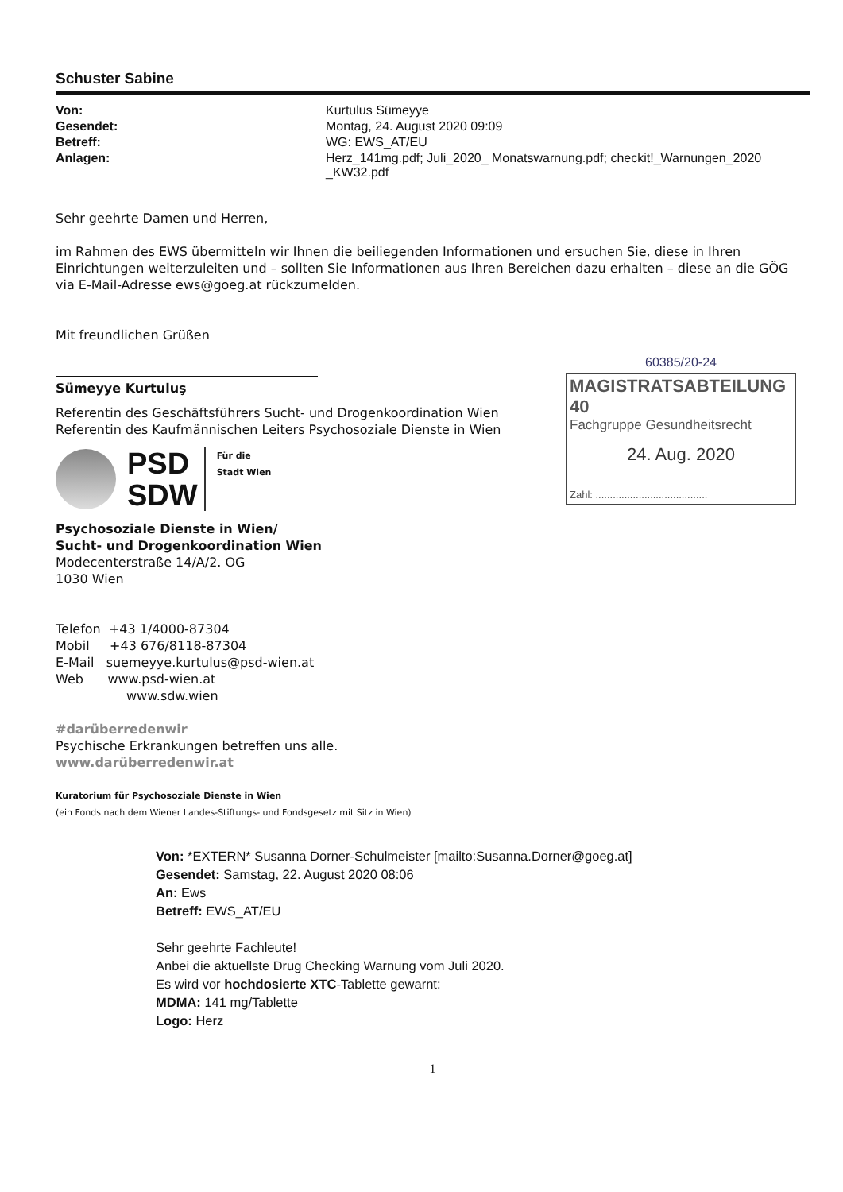Schuster Sabine
Von: Kurtulus Sümeyye Gesendet: Montag, 24. August 2020 09:09 Betreff: WG: EWS_AT/EU Anlagen: Herz_141mg.pdf; Juli_2020_ Monatswarnung.pdf; checkit!_Warnungen_2020 _KW32.pdf
Sehr geehrte Damen und Herren,
im Rahmen des EWS übermitteln wir Ihnen die beiliegenden Informationen und ersuchen Sie, diese in Ihren Einrichtungen weiterzuleiten und – sollten Sie Informationen aus Ihren Bereichen dazu erhalten – diese an die GÖG via E-Mail-Adresse ews@goeg.at rückzumelden.
Mit freundlichen Grüßen
Sümeyye Kurtuluş
Referentin des Geschäftsführers Sucht- und Drogenkoordination Wien
Referentin des Kaufmännischen Leiters Psychosoziale Dienste in Wien
PSD
SDW
Für die
Stadt Wien
Psychosoziale Dienste in Wien/
Sucht- und Drogenkoordination Wien
Modecenterstraße 14/A/2. OG
1030 Wien
Telefon +43 1/4000-87304
Mobil +43 676/8118-87304
E-Mail suemeyye.kurtulus@psd-wien.at
Web www.psd-wien.at
www.sdw.wien
#darüberredenwir
Psychische Erkrankungen betreffen uns alle.
www.darüberredenwir.at
Kuratorium für Psychosoziale Dienste in Wien
(ein Fonds nach dem Wiener Landes-Stiftungs- und Fondsgesetz mit Sitz in Wien)
Von: *EXTERN* Susanna Dorner-Schulmeister [mailto:Susanna.Dorner@goeg.at]
Gesendet: Samstag, 22. August 2020 08:06
An: Ews
Betreff: EWS_AT/EU
Sehr geehrte Fachleute!
Anbei die aktuellste Drug Checking Warnung vom Juli 2020.
Es wird vor hochdosierte XTC-Tablette gewarnt:
MDMA: 141 mg/Tablette
Logo: Herz
1
60385/20-24
MAGISTRATSABTEILUNG 40
Fachgruppe Gesundheitsrecht
24. Aug. 2020
Zahl: .......................................